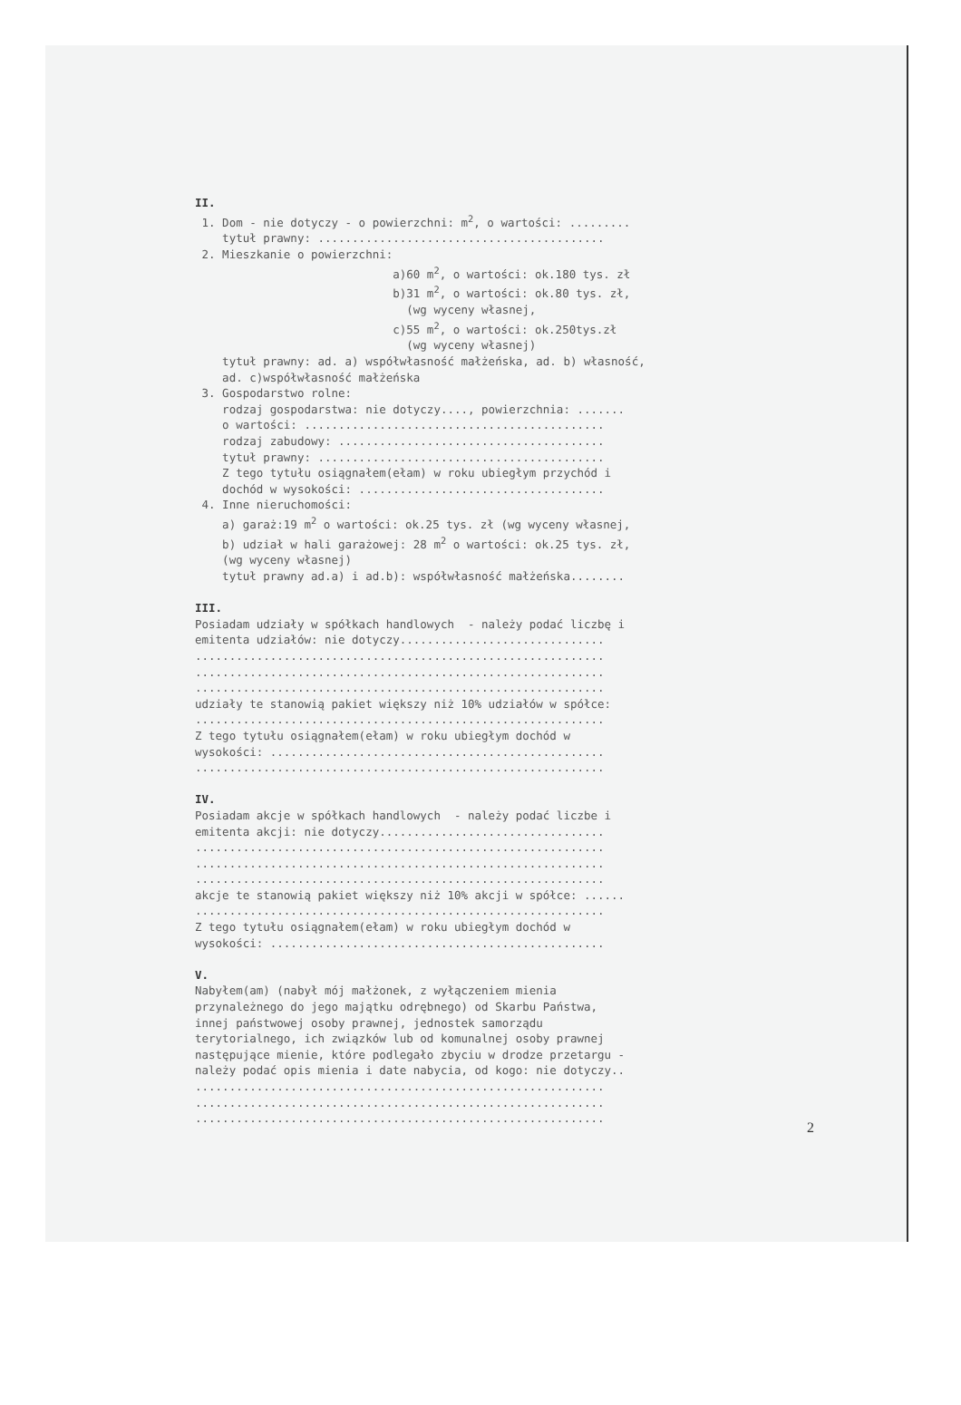II. 1. Dom - nie dotyczy - o powierzchni: m<sup>2</sup>, o wartości: ......... tytuł prawny: .......................................... 2. Mieszkanie o powierzchni: a)60 m<sup>2</sup>, o wartości: ok.180 tys. zł b)31 m<sup>2</sup>, o wartości: ok.80 tys. zł, (wg wyceny własnej, c)55 m<sup>2</sup>, o wartości: ok.250tys.zł (wg wyceny własnej) tytuł prawny: ad. a) współwłasność małżeńska, ad. b) własność, ad. c)współwłasność małżeńska 3. Gospodarstwo rolne: rodzaj gospodarstwa: nie dotyczy...., powierzchnia: ....... o wartości: ............................................ rodzaj zabudowy: ....................................... tytuł prawny: .......................................... Z tego tytułu osiągnałem(ełam) w roku ubiegłym przychód i dochód w wysokości: .................................... 4. Inne nieruchomości: a) garaż:19 m<sup>2</sup> o wartości: ok.25 tys. zł (wg wyceny własnej, b) udział w hali garażowej: 28 m<sup>2</sup> o wartości: ok.25 tys. zł, (wg wyceny własnej) tytuł prawny ad.a) i ad.b): współwłasność małżeńska........ III. Posiadam udziały w spółkach handlowych - należy podać liczbę i emitenta udziałów: nie dotyczy.............................. ............................................................ ............................................................ ............................................................ udziały te stanowią pakiet większy niż 10% udziałów w spółce: ............................................................ Z tego tytułu osiągnałem(ełam) w roku ubiegłym dochód w wysokości: ................................................. ............................................................ IV. Posiadam akcje w spółkach handlowych - należy podać liczbe i emitenta akcji: nie dotyczy................................. ............................................................ ............................................................ ............................................................ akcje te stanowią pakiet większy niż 10% akcji w spółce: ...... ............................................................ Z tego tytułu osiągnałem(ełam) w roku ubiegłym dochód w wysokości: ................................................. V. Nabyłem(am) (nabył mój małżonek, z wyłączeniem mienia przynależnego do jego majątku odrębnego) od Skarbu Państwa, innej państwowej osoby prawnej, jednostek samorządu terytorialnego, ich związków lub od komunalnej osoby prawnej następujące mienie, które podlegało zbyciu w drodze przetargu - należy podać opis mienia i date nabycia, od kogo: nie dotyczy.. ............................................................ ............................................................ ............................................................
2